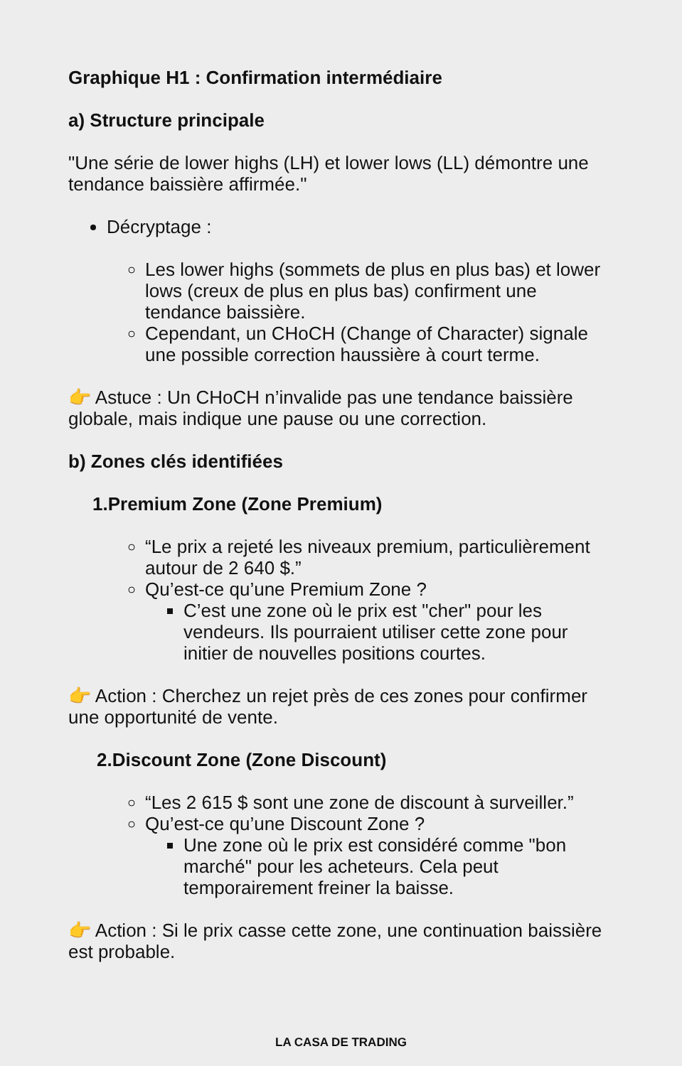Graphique H1 : Confirmation intermédiaire
a) Structure principale
"Une série de lower highs (LH) et lower lows (LL) démontre une tendance baissière affirmée."
Décryptage :
Les lower highs (sommets de plus en plus bas) et lower lows (creux de plus en plus bas) confirment une tendance baissière.
Cependant, un CHoCH (Change of Character) signale une possible correction haussière à court terme.
👉 Astuce : Un CHoCH n’invalide pas une tendance baissière globale, mais indique une pause ou une correction.
b) Zones clés identifiées
1.Premium Zone (Zone Premium)
“Le prix a rejeté les niveaux premium, particulièrement autour de 2 640 $.”
Qu’est-ce qu’une Premium Zone ?
C’est une zone où le prix est "cher" pour les vendeurs. Ils pourraient utiliser cette zone pour initier de nouvelles positions courtes.
👉 Action : Cherchez un rejet près de ces zones pour confirmer une opportunité de vente.
2.Discount Zone (Zone Discount)
“Les 2 615 $ sont une zone de discount à surveiller.”
Qu’est-ce qu’une Discount Zone ?
Une zone où le prix est considéré comme "bon marché" pour les acheteurs. Cela peut temporairement freiner la baisse.
👉 Action : Si le prix casse cette zone, une continuation baissière est probable.
LA CASA DE TRADING